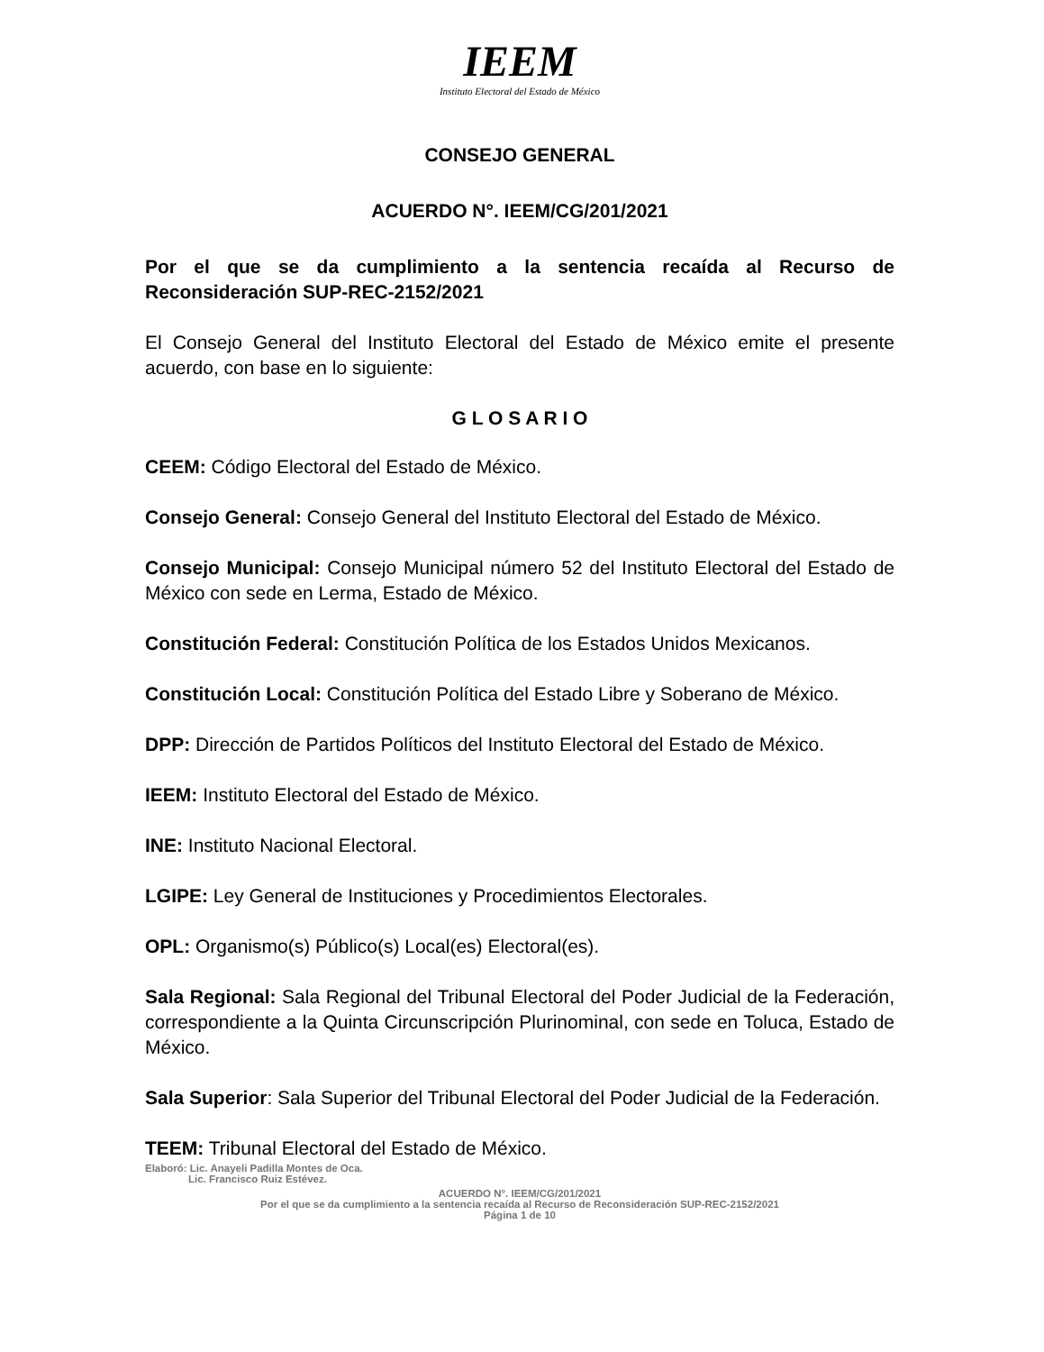IEEM
Instituto Electoral del Estado de México
CONSEJO GENERAL
ACUERDO N°. IEEM/CG/201/2021
Por el que se da cumplimiento a la sentencia recaída al Recurso de Reconsideración SUP-REC-2152/2021
El Consejo General del Instituto Electoral del Estado de México emite el presente acuerdo, con base en lo siguiente:
G L O S A R I O
CEEM: Código Electoral del Estado de México.
Consejo General: Consejo General del Instituto Electoral del Estado de México.
Consejo Municipal: Consejo Municipal número 52 del Instituto Electoral del Estado de México con sede en Lerma, Estado de México.
Constitución Federal: Constitución Política de los Estados Unidos Mexicanos.
Constitución Local: Constitución Política del Estado Libre y Soberano de México.
DPP: Dirección de Partidos Políticos del Instituto Electoral del Estado de México.
IEEM: Instituto Electoral del Estado de México.
INE: Instituto Nacional Electoral.
LGIPE: Ley General de Instituciones y Procedimientos Electorales.
OPL: Organismo(s) Público(s) Local(es) Electoral(es).
Sala Regional: Sala Regional del Tribunal Electoral del Poder Judicial de la Federación, correspondiente a la Quinta Circunscripción Plurinominal, con sede en Toluca, Estado de México.
Sala Superior: Sala Superior del Tribunal Electoral del Poder Judicial de la Federación.
TEEM: Tribunal Electoral del Estado de México.
Elaboró: Lic. Anayeli Padilla Montes de Oca.
Lic. Francisco Ruiz Estévez.
ACUERDO N°. IEEM/CG/201/2021
Por el que se da cumplimiento a la sentencia recaída al Recurso de Reconsideración SUP-REC-2152/2021
Página 1 de 10